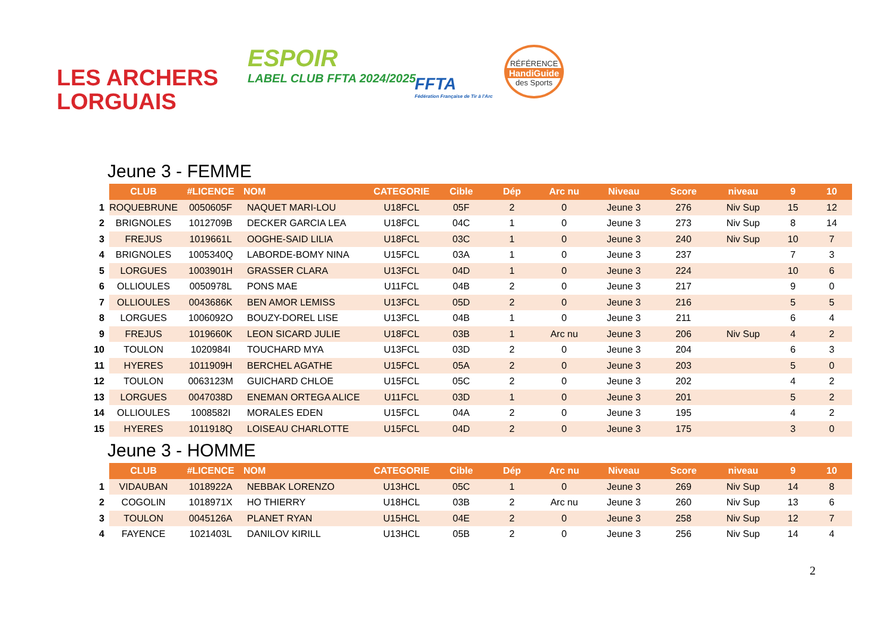LES ARCHERS
LORGUAIS
ESPOIR
LABEL CLUB FFTA 2024/2025
FFTA
Fédération Française de Tir à l'Arc
RÉFÉRENCE
HandiGuide
des Sports
Jeune 3 - FEMME
| | CLUB | #LICENCE | NOM | CATEGORIE | Cible | Dép | Arc nu | Niveau | Score | niveau | 9 | 10 |
| --- | --- | --- | --- | --- | --- | --- | --- | --- | --- | --- | --- | --- |
| 1 | ROQUEBRUNE | 0050605F | NAQUET MARI-LOU | U18FCL | 05F | 2 | 0 | Jeune 3 | 276 | Niv Sup | 15 | 12 |
| 2 | BRIGNOLES | 1012709B | DECKER GARCIA LEA | U18FCL | 04C | 1 | 0 | Jeune 3 | 273 | Niv Sup | 8 | 14 |
| 3 | FREJUS | 1019661L | OOGHE-SAID LILIA | U18FCL | 03C | 1 | 0 | Jeune 3 | 240 | Niv Sup | 10 | 7 |
| 4 | BRIGNOLES | 1005340Q | LABORDE-BOMY NINA | U15FCL | 03A | 1 | 0 | Jeune 3 | 237 | | 7 | 3 |
| 5 | LORGUES | 1003901H | GRASSER CLARA | U13FCL | 04D | 1 | 0 | Jeune 3 | 224 | | 10 | 6 |
| 6 | OLLIOULES | 0050978L | PONS MAE | U11FCL | 04B | 2 | 0 | Jeune 3 | 217 | | 9 | 0 |
| 7 | OLLIOULES | 0043686K | BEN AMOR LEMISS | U13FCL | 05D | 2 | 0 | Jeune 3 | 216 | | 5 | 5 |
| 8 | LORGUES | 1006092O | BOUZY-DOREL LISE | U13FCL | 04B | 1 | 0 | Jeune 3 | 211 | | 6 | 4 |
| 9 | FREJUS | 1019660K | LEON SICARD JULIE | U18FCL | 03B | 1 | Arc nu | Jeune 3 | 206 | Niv Sup | 4 | 2 |
| 10 | TOULON | 1020984I | TOUCHARD MYA | U13FCL | 03D | 2 | 0 | Jeune 3 | 204 | | 6 | 3 |
| 11 | HYERES | 1011909H | BERCHEL AGATHE | U15FCL | 05A | 2 | 0 | Jeune 3 | 203 | | 5 | 0 |
| 12 | TOULON | 0063123M | GUICHARD CHLOE | U15FCL | 05C | 2 | 0 | Jeune 3 | 202 | | 4 | 2 |
| 13 | LORGUES | 0047038D | ENEMAN ORTEGA ALICE | U11FCL | 03D | 1 | 0 | Jeune 3 | 201 | | 5 | 2 |
| 14 | OLLIOULES | 1008582I | MORALES EDEN | U15FCL | 04A | 2 | 0 | Jeune 3 | 195 | | 4 | 2 |
| 15 | HYERES | 1011918Q | LOISEAU CHARLOTTE | U15FCL | 04D | 2 | 0 | Jeune 3 | 175 | | 3 | 0 |
Jeune 3 - HOMME
| | CLUB | #LICENCE | NOM | CATEGORIE | Cible | Dép | Arc nu | Niveau | Score | niveau | 9 | 10 |
| --- | --- | --- | --- | --- | --- | --- | --- | --- | --- | --- | --- | --- |
| 1 | VIDAUBAN | 1018922A | NEBBAK LORENZO | U13HCL | 05C | 1 | 0 | Jeune 3 | 269 | Niv Sup | 14 | 8 |
| 2 | COGOLIN | 1018971X | HO THIERRY | U18HCL | 03B | 2 | Arc nu | Jeune 3 | 260 | Niv Sup | 13 | 6 |
| 3 | TOULON | 0045126A | PLANET RYAN | U15HCL | 04E | 2 | 0 | Jeune 3 | 258 | Niv Sup | 12 | 7 |
| 4 | FAYENCE | 1021403L | DANILOV KIRILL | U13HCL | 05B | 2 | 0 | Jeune 3 | 256 | Niv Sup | 14 | 4 |
2